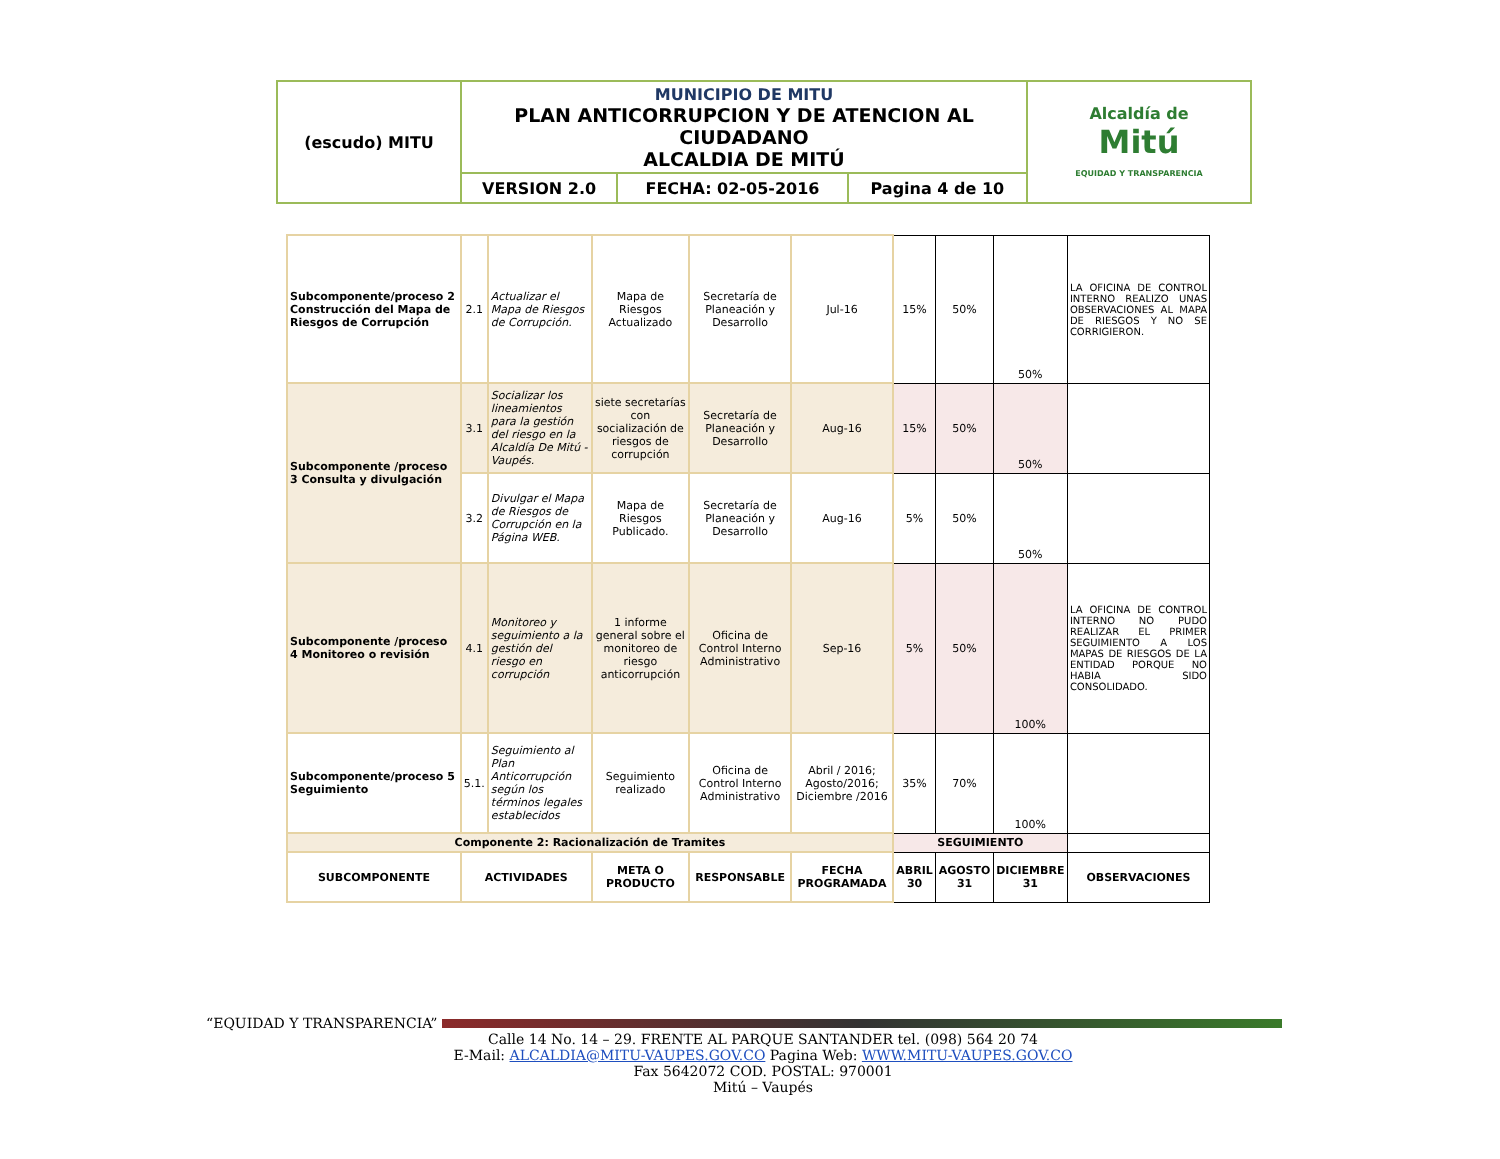| (escudo) MITU | MUNICIPIO DE MITU PLAN ANTICORRUPCION Y DE ATENCION AL CIUDADANO ALCALDIA DE MITÚ | | | Alcaldía de Mitú EQUIDAD Y TRANSPARENCIA |
| | VERSION 2.0 | FECHA: 02-05-2016 | Pagina 4 de 10 | |
| Subcomponente/proceso 2 Construcción del Mapa de Riesgos de Corrupción | 2.1 | Actualizar el Mapa de Riesgos de Corrupción. | Mapa de Riesgos Actualizado | Secretaría de Planeación y Desarrollo | Jul-16 | 15% | 50% | 50% | LA OFICINA DE CONTROL INTERNO REALIZO UNAS OBSERVACIONES AL MAPA DE RIESGOS Y NO SE CORRIGIERON. |
| Subcomponente /proceso 3 Consulta y divulgación | 3.1 | Socializar los lineamientos para la gestión del riesgo en la Alcaldía De Mitú - Vaupés. | siete secretarías con socialización de riesgos de corrupción | Secretaría de Planeación y Desarrollo | Aug-16 | 15% | 50% | 50% | |
| | 3.2 | Divulgar el Mapa de Riesgos de Corrupción en la Página WEB. | Mapa de Riesgos Publicado. | Secretaría de Planeación y Desarrollo | Aug-16 | 5% | 50% | 50% | |
| Subcomponente /proceso 4 Monitoreo o revisión | 4.1 | Monitoreo y seguimiento a la gestión del riesgo en corrupción | 1 informe general sobre el monitoreo de riesgo anticorrupción | Oficina de Control Interno Administrativo | Sep-16 | 5% | 50% | 100% | LA OFICINA DE CONTROL INTERNO NO PUDO REALIZAR EL PRIMER SEGUIMIENTO A LOS MAPAS DE RIESGOS DE LA ENTIDAD PORQUE NO HABIA SIDO CONSOLIDADO. |
| Subcomponente/proceso 5 Seguimiento | 5.1. | Seguimiento al Plan Anticorrupción según los términos legales establecidos | Seguimiento realizado | Oficina de Control Interno Administrativo | Abril / 2016; Agosto/2016; Diciembre /2016 | 35% | 70% | 100% | |
| Componente 2: Racionalización de Tramites | | | | | | SEGUIMIENTO | | | |
| SUBCOMPONENTE | ACTIVIDADES | | META O PRODUCTO | RESPONSABLE | FECHA PROGRAMADA | ABRIL 30 | AGOSTO 31 | DICIEMBRE 31 | OBSERVACIONES |
“EQUIDAD Y TRANSPARENCIA”
Calle 14 No. 14 – 29. FRENTE AL PARQUE SANTANDER tel. (098) 564 20 74
E-Mail: ALCALDIA@MITU-VAUPES.GOV.CO Pagina Web: WWW.MITU-VAUPES.GOV.CO
Fax 5642072 COD. POSTAL: 970001
Mitú – Vaupés